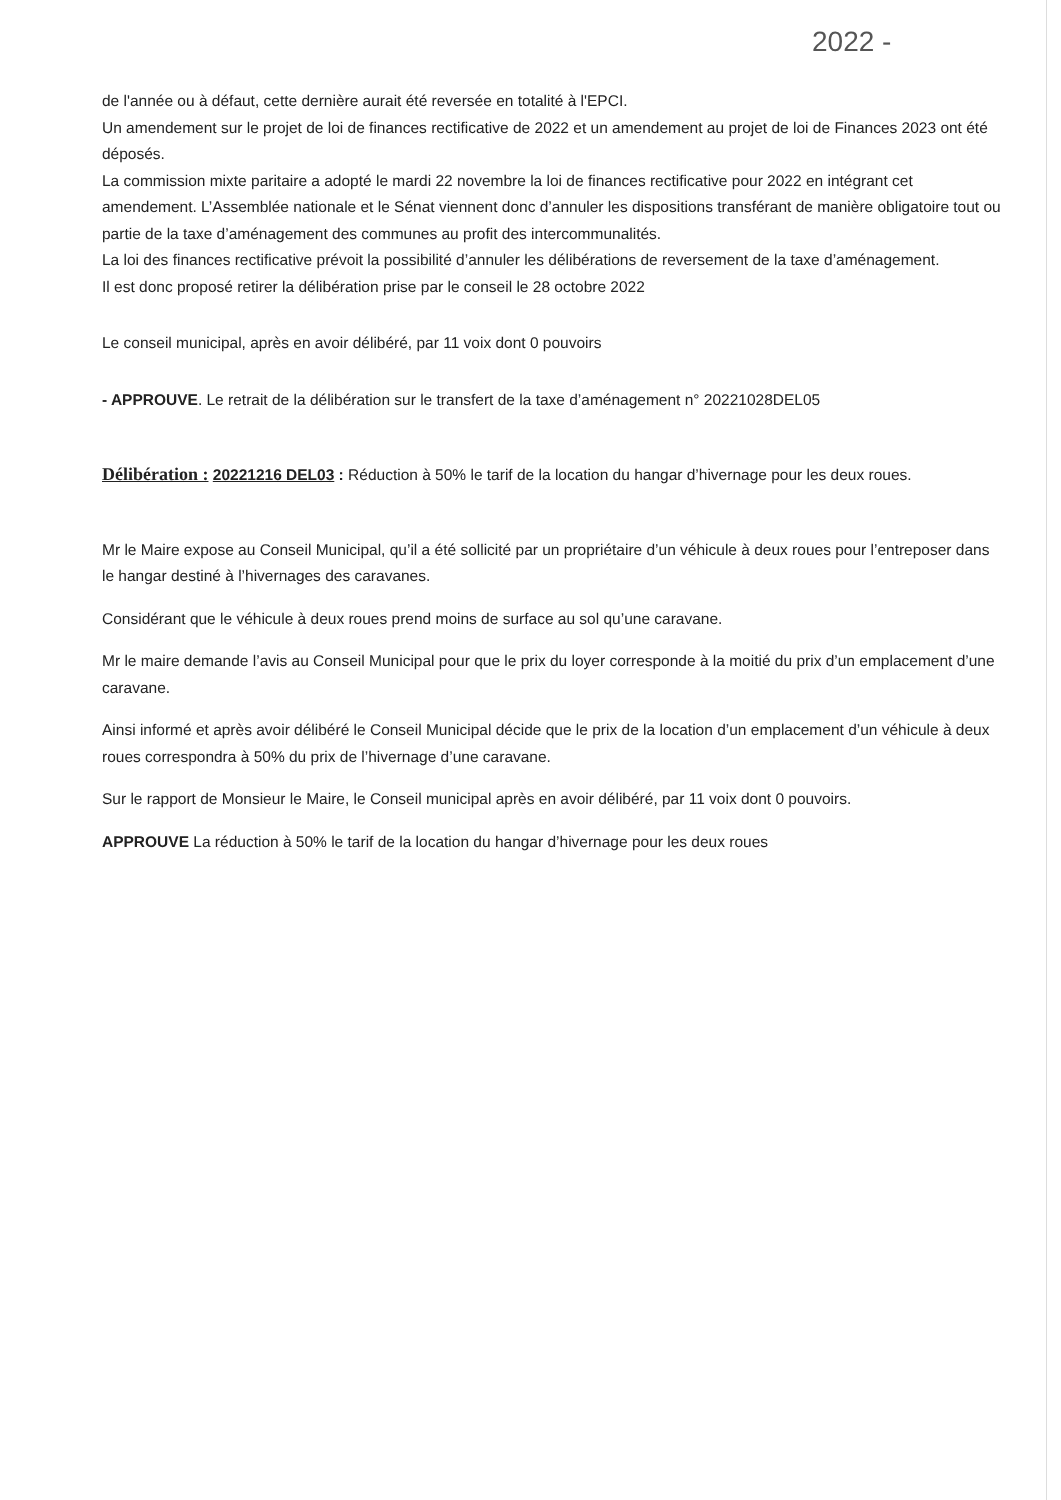2022 -
de l'année ou à défaut, cette dernière aurait été reversée en totalité à l'EPCI.
Un amendement sur le projet de loi de finances rectificative de 2022 et un amendement au projet de loi de Finances 2023 ont été déposés.
La commission mixte paritaire a adopté le mardi 22 novembre la loi de finances rectificative pour 2022 en intégrant cet amendement. L’Assemblée nationale et le Sénat viennent donc d’annuler les dispositions transférant de manière obligatoire tout ou partie de la taxe d’aménagement des communes au profit des intercommunalités.
La loi des finances rectificative prévoit la possibilité d’annuler les délibérations de reversement de la taxe d’aménagement.
Il est donc proposé retirer la délibération prise par le conseil le 28 octobre 2022
Le conseil municipal, après en avoir délibéré, par 11 voix dont 0 pouvoirs
- APPROUVE. Le retrait de la délibération sur le transfert de la taxe d’aménagement n° 20221028DEL05
Délibération : 20221216 DEL03 : Réduction à 50% le tarif de la location du hangar d’hivernage pour les deux roues.
Mr le Maire expose au Conseil Municipal, qu’il a été sollicité par un propriétaire d’un véhicule à deux roues pour l’entreposer dans le hangar destiné à l’hivernages des caravanes.
Considérant que le véhicule à deux roues prend moins de surface au sol qu’une caravane.
Mr le maire demande l’avis au Conseil Municipal pour que le prix du loyer corresponde à la moitié du prix d’un emplacement d’une caravane.
Ainsi informé et après avoir délibéré le Conseil Municipal décide que le prix de la location d’un emplacement d’un véhicule à deux roues correspondra à 50% du prix de l’hivernage d’une caravane.
Sur le rapport de Monsieur le Maire, le Conseil municipal après en avoir délibéré, par 11 voix dont 0 pouvoirs.
APPROUVE La réduction à 50% le tarif de la location du hangar d’hivernage pour les deux roues